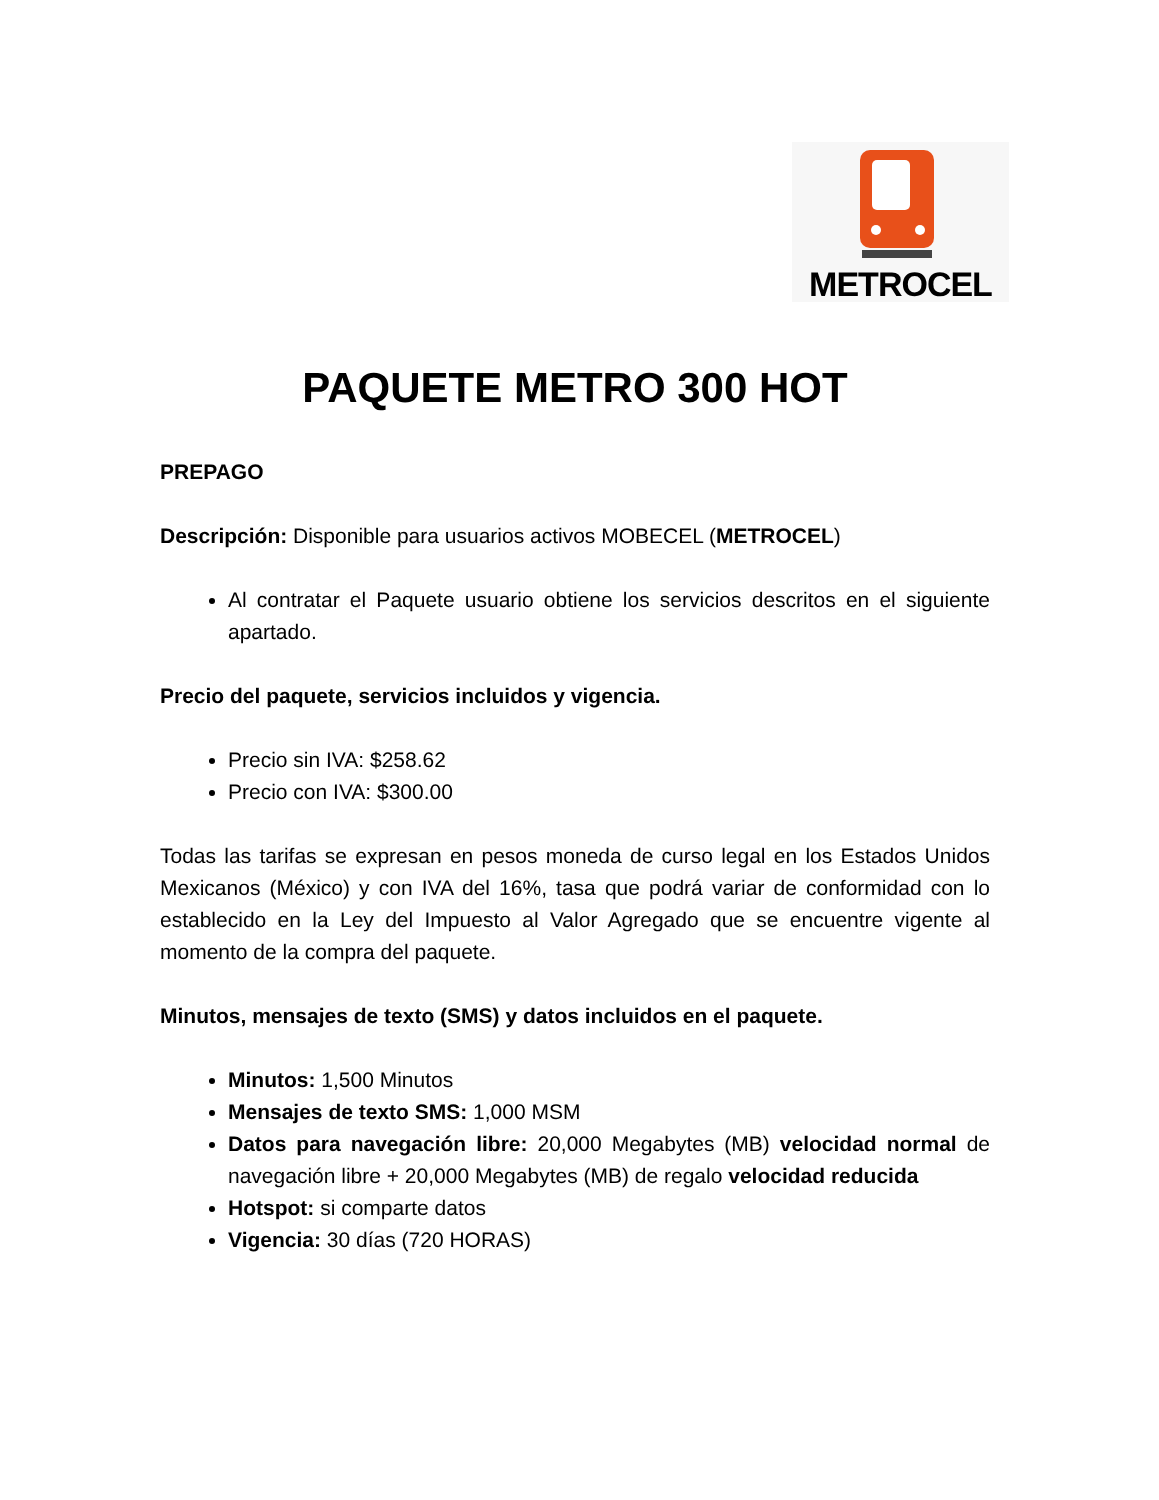METROCEL
PAQUETE METRO 300 HOT
PREPAGO
Descripción: Disponible para usuarios activos MOBECEL (METROCEL)
Al contratar el Paquete usuario obtiene los servicios descritos en el siguiente apartado.
Precio del paquete, servicios incluidos y vigencia.
Precio sin IVA: $258.62
Precio con IVA: $300.00
Todas las tarifas se expresan en pesos moneda de curso legal en los Estados Unidos Mexicanos (México) y con IVA del 16%, tasa que podrá variar de conformidad con lo establecido en la Ley del Impuesto al Valor Agregado que se encuentre vigente al momento de la compra del paquete.
Minutos, mensajes de texto (SMS) y datos incluidos en el paquete.
Minutos: 1,500 Minutos
Mensajes de texto SMS: 1,000 MSM
Datos para navegación libre: 20,000 Megabytes (MB) velocidad normal de navegación libre + 20,000 Megabytes (MB) de regalo velocidad reducida
Hotspot: si comparte datos
Vigencia: 30 días (720 HORAS)